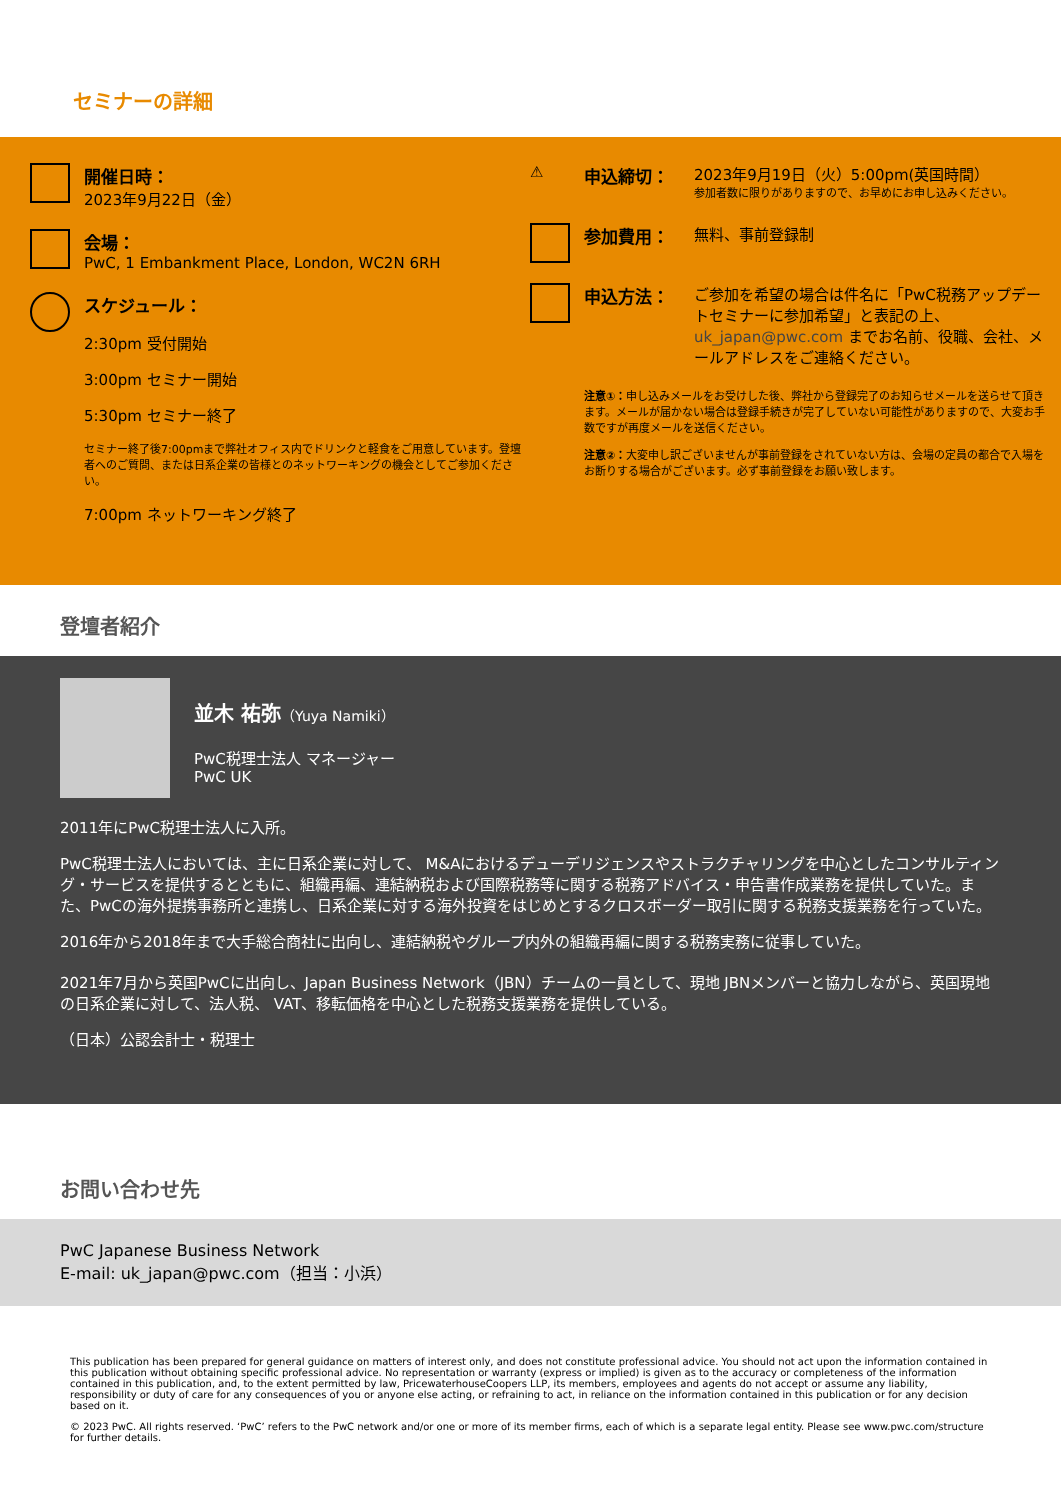セミナーの詳細
開催日時：
2023年9月22日（金）
会場：
PwC, 1 Embankment Place, London, WC2N 6RH
スケジュール：
2:30pm 受付開始
3:00pm セミナー開始
5:30pm セミナー終了
セミナー終了後7:00pmまで弊社オフィス内でドリンクと軽食をご用意しています。登壇者へのご質問、または日系企業の皆様とのネットワーキングの機会としてご参加ください。
7:00pm ネットワーキング終了
⚠
申込締切： 2023年9月19日（火）5:00pm(英国時間）
参加者数に限りがありますので、お早めにお申し込みください。
参加費用： 無料、事前登録制
申込方法： ご参加を希望の場合は件名に「PwC税務アップデートセミナーに参加希望」と表記の上、uk_japan@pwc.com までお名前、役職、会社、メールアドレスをご連絡ください。
注意①：申し込みメールをお受けした後、弊社から登録完了のお知らせメールを送らせて頂きます。メールが届かない場合は登録手続きが完了していない可能性がありますので、大変お手数ですが再度メールを送信ください。
注意②：大変申し訳ございませんが事前登録をされていない方は、会場の定員の都合で入場をお断りする場合がございます。必ず事前登録をお願い致します。
登壇者紹介
並木 祐弥（Yuya Namiki）
PwC税理士法人 マネージャー
PwC UK
2011年にPwC税理士法人に入所。
PwC税理士法人においては、主に日系企業に対して、 M&Aにおけるデューデリジェンスやストラクチャリングを中心としたコンサルティング・サービスを提供するとともに、組織再編、連結納税および国際税務等に関する税務アドバイス・申告書作成業務を提供していた。また、PwCの海外提携事務所と連携し、日系企業に対する海外投資をはじめとするクロスボーダー取引に関する税務支援業務を行っていた。
2016年から2018年まで大手総合商社に出向し、連結納税やグループ内外の組織再編に関する税務実務に従事していた。
2021年7月から英国PwCに出向し、Japan Business Network（JBN）チームの一員として、現地 JBNメンバーと協力しながら、英国現地の日系企業に対して、法人税、 VAT、移転価格を中心とした税務支援業務を提供している。
（日本）公認会計士・税理士
お問い合わせ先
PwC Japanese Business Network
E-mail: uk_japan@pwc.com（担当：小浜）
This publication has been prepared for general guidance on matters of interest only, and does not constitute professional advice. You should not act upon the information contained in this publication without obtaining specific professional advice. No representation or warranty (express or implied) is given as to the accuracy or completeness of the information contained in this publication, and, to the extent permitted by law, PricewaterhouseCoopers LLP, its members, employees and agents do not accept or assume any liability, responsibility or duty of care for any consequences of you or anyone else acting, or refraining to act, in reliance on the information contained in this publication or for any decision based on it.
© 2023 PwC. All rights reserved. ‘PwC’ refers to the PwC network and/or one or more of its member firms, each of which is a separate legal entity. Please see www.pwc.com/structure for further details.